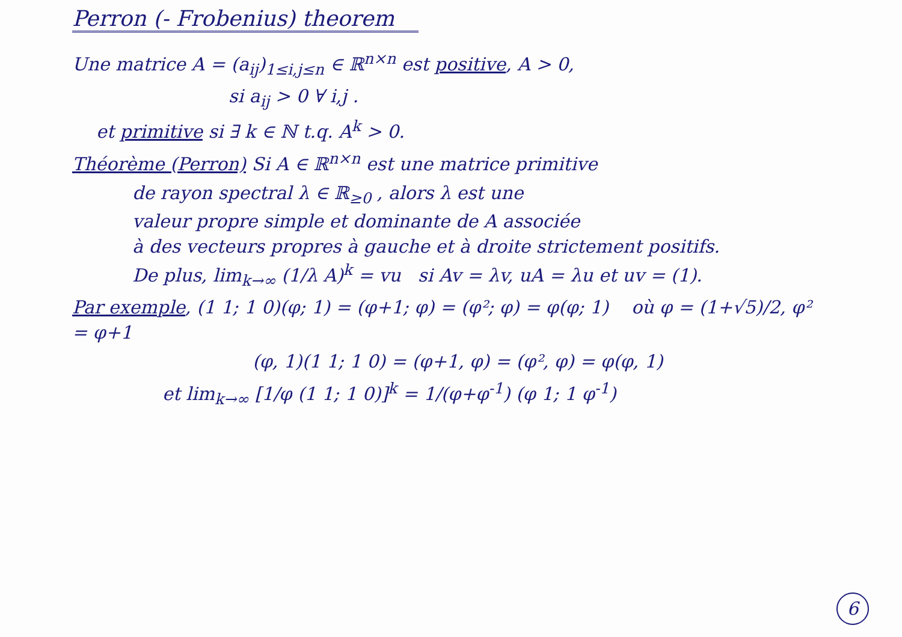Perron (- Frobenius) theorem
Une matrice A = (a<sub>ij</sub>)<sub>1≤i,j≤n</sub> ∈ ℝ<sup>n×n</sup> est positive, A > 0,
si a<sub>ij</sub> > 0 ∀ i,j .
et primitive si ∃ k ∈ ℕ t.q. A<sup>k</sup> > 0.
Théorème (Perron) Si A ∈ ℝ<sup>n×n</sup> est une matrice primitive
de rayon spectral λ ∈ ℝ<sub>≥0</sub> , alors λ est une
valeur propre simple et dominante de A associée
à des vecteurs propres à gauche et à droite strictement positifs.
De plus, lim<sub>k→∞</sub> (1/λ A)<sup>k</sup> = vu si Av = λv, uA = λu et uv = (1).
Par exemple, (1 1; 1 0)(φ; 1) = (φ+1; φ) = (φ²; φ) = φ(φ; 1) où φ = (1+√5)/2, φ² = φ+1
(φ, 1)(1 1; 1 0) = (φ+1, φ) = (φ², φ) = φ(φ, 1)
et lim<sub>k→∞</sub> [1/φ (1 1; 1 0)]<sup>k</sup> = 1/(φ+φ<sup>-1</sup>) (φ 1; 1 φ<sup>-1</sup>)
6